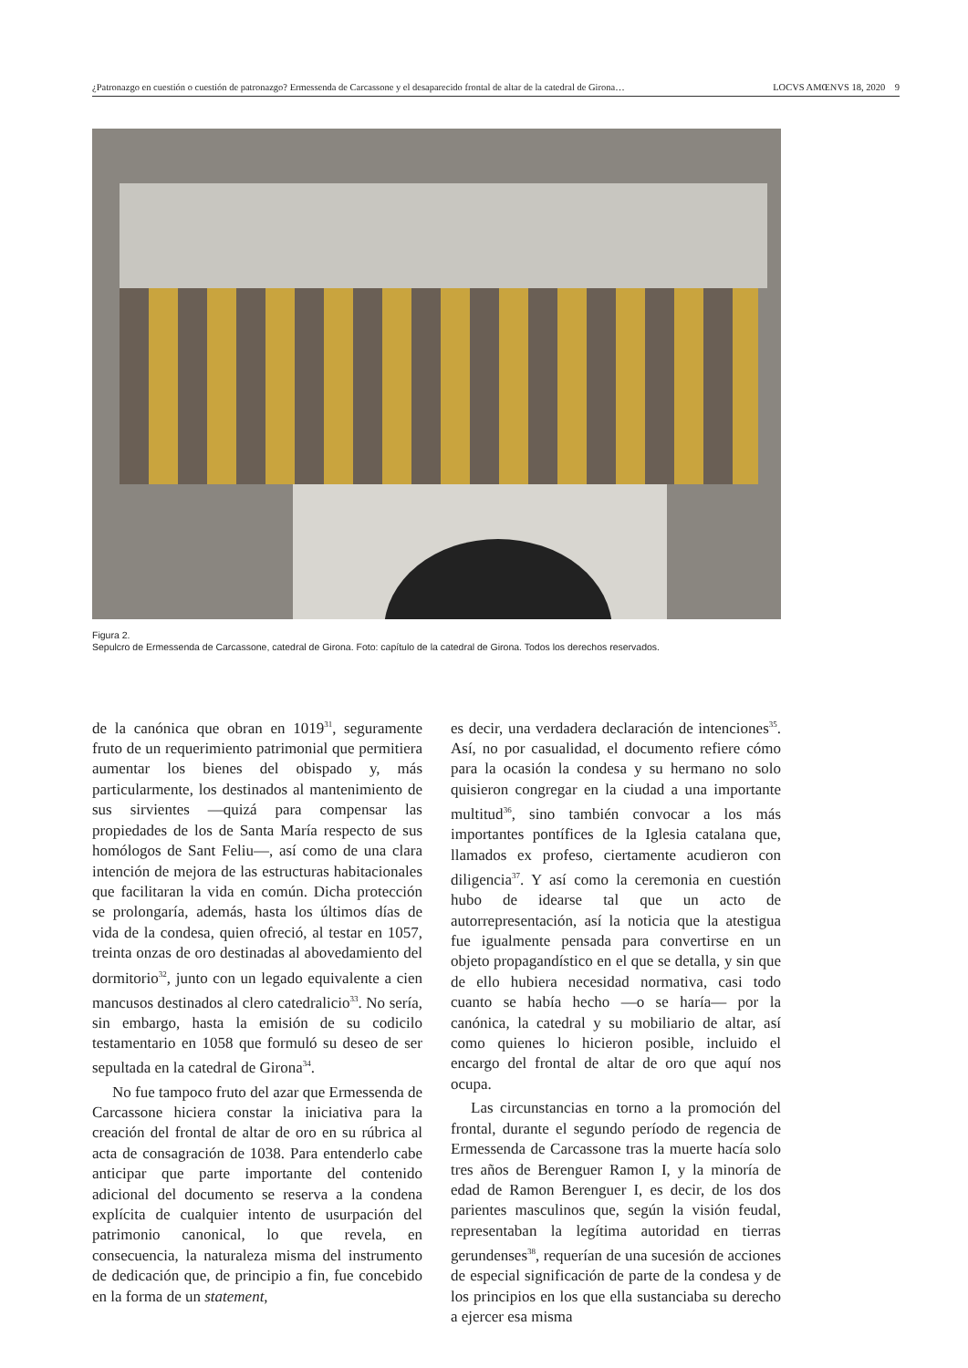¿Patronazgo en cuestión o cuestión de patronazgo? Ermessenda de Carcassone y el desaparecido frontal de altar de la catedral de Girona… LOCVS AMŒNVS 18, 2020 9
Figura 2.
Sepulcro de Ermessenda de Carcassone, catedral de Girona. Foto: capítulo de la catedral de Girona. Todos los derechos reservados.
de la canónica que obran en 1019<sup>31</sup>, seguramente fruto de un requerimiento patrimonial que permitiera aumentar los bienes del obispado y, más particularmente, los destinados al mantenimiento de sus sirvientes —quizá para compensar las propiedades de los de Santa María respecto de sus homólogos de Sant Feliu—, así como de una clara intención de mejora de las estructuras habitacionales que facilitaran la vida en común. Dicha protección se prolongaría, además, hasta los últimos días de vida de la condesa, quien ofreció, al testar en 1057, treinta onzas de oro destinadas al abovedamiento del dormitorio<sup>32</sup>, junto con un legado equivalente a cien mancusos destinados al clero catedralicio<sup>33</sup>. No sería, sin embargo, hasta la emisión de su codicilo testamentario en 1058 que formuló su deseo de ser sepultada en la catedral de Girona<sup>34</sup>.
No fue tampoco fruto del azar que Ermessenda de Carcassone hiciera constar la iniciativa para la creación del frontal de altar de oro en su rúbrica al acta de consagración de 1038. Para entenderlo cabe anticipar que parte importante del contenido adicional del documento se reserva a la condena explícita de cualquier intento de usurpación del patrimonio canonical, lo que revela, en consecuencia, la naturaleza misma del instrumento de dedicación que, de principio a fin, fue concebido en la forma de un statement,
es decir, una verdadera declaración de intenciones<sup>35</sup>. Así, no por casualidad, el documento refiere cómo para la ocasión la condesa y su hermano no solo quisieron congregar en la ciudad a una importante multitud<sup>36</sup>, sino también convocar a los más importantes pontífices de la Iglesia catalana que, llamados ex profeso, ciertamente acudieron con diligencia<sup>37</sup>. Y así como la ceremonia en cuestión hubo de idearse tal que un acto de autorrepresentación, así la noticia que la atestigua fue igualmente pensada para convertirse en un objeto propagandístico en el que se detalla, y sin que de ello hubiera necesidad normativa, casi todo cuanto se había hecho —o se haría— por la canónica, la catedral y su mobiliario de altar, así como quienes lo hicieron posible, incluido el encargo del frontal de altar de oro que aquí nos ocupa.
Las circunstancias en torno a la promoción del frontal, durante el segundo período de regencia de Ermessenda de Carcassone tras la muerte hacía solo tres años de Berenguer Ramon I, y la minoría de edad de Ramon Berenguer I, es decir, de los dos parientes masculinos que, según la visión feudal, representaban la legítima autoridad en tierras gerundenses<sup>38</sup>, requerían de una sucesión de acciones de especial significación de parte de la condesa y de los principios en los que ella sustanciaba su derecho a ejercer esa misma